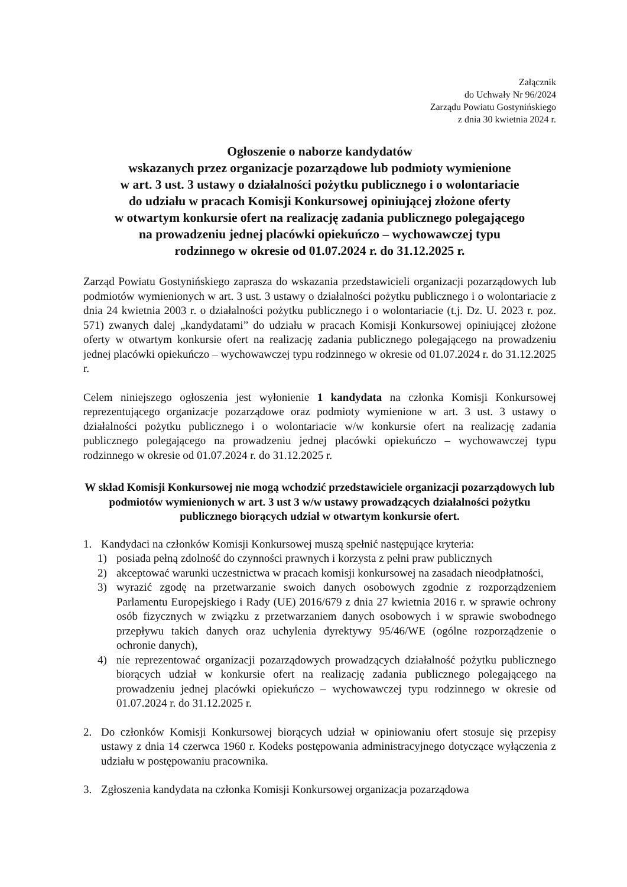Załącznik
do Uchwały Nr 96/2024
Zarządu Powiatu Gostynińskiego
z dnia 30 kwietnia 2024 r.
Ogłoszenie o naborze kandydatów
wskazanych przez organizacje pozarządowe lub podmioty wymienione
w art. 3 ust. 3 ustawy o działalności pożytku publicznego i o wolontariacie
do udziału w pracach Komisji Konkursowej opiniującej złożone oferty
w otwartym konkursie ofert na realizację zadania publicznego polegającego
na prowadzeniu jednej placówki opiekuńczo – wychowawczej typu
rodzinnego w okresie od 01.07.2024 r. do 31.12.2025 r.
Zarząd Powiatu Gostynińskiego zaprasza do wskazania przedstawicieli organizacji pozarządowych lub podmiotów wymienionych w art. 3 ust. 3 ustawy o działalności pożytku publicznego i o wolontariacie z dnia 24 kwietnia 2003 r. o działalności pożytku publicznego i o wolontariacie (t.j. Dz. U. 2023 r. poz. 571) zwanych dalej „kandydatami” do udziału w pracach Komisji Konkursowej opiniującej złożone oferty w otwartym konkursie ofert na realizację zadania publicznego polegającego na prowadzeniu jednej placówki opiekuńczo – wychowawczej typu rodzinnego w okresie od 01.07.2024 r. do 31.12.2025 r.
Celem niniejszego ogłoszenia jest wyłonienie 1 kandydata na członka Komisji Konkursowej reprezentującego organizacje pozarządowe oraz podmioty wymienione w art. 3 ust. 3 ustawy o działalności pożytku publicznego i o wolontariacie w/w konkursie ofert na realizację zadania publicznego polegającego na prowadzeniu jednej placówki opiekuńczo – wychowawczej typu rodzinnego w okresie od 01.07.2024 r. do 31.12.2025 r.
W skład Komisji Konkursowej nie mogą wchodzić przedstawiciele organizacji pozarządowych lub podmiotów wymienionych w art. 3 ust 3 w/w ustawy prowadzących działalności pożytku publicznego biorących udział w otwartym konkursie ofert.
1. Kandydaci na członków Komisji Konkursowej muszą spełnić następujące kryteria:
1) posiada pełną zdolność do czynności prawnych i korzysta z pełni praw publicznych
2) akceptować warunki uczestnictwa w pracach komisji konkursowej na zasadach nieodpłatności,
3) wyrazić zgodę na przetwarzanie swoich danych osobowych zgodnie z rozporządzeniem Parlamentu Europejskiego i Rady (UE) 2016/679 z dnia 27 kwietnia 2016 r. w sprawie ochrony osób fizycznych w związku z przetwarzaniem danych osobowych i w sprawie swobodnego przepływu takich danych oraz uchylenia dyrektywy 95/46/WE (ogólne rozporządzenie o ochronie danych),
4) nie reprezentować organizacji pozarządowych prowadzących działalność pożytku publicznego biorących udział w konkursie ofert na realizację zadania publicznego polegającego na prowadzeniu jednej placówki opiekuńczo – wychowawczej typu rodzinnego w okresie od 01.07.2024 r. do 31.12.2025 r.
2. Do członków Komisji Konkursowej biorących udział w opiniowaniu ofert stosuje się przepisy ustawy z dnia 14 czerwca 1960 r. Kodeks postępowania administracyjnego dotyczące wyłączenia z udziału w postępowaniu pracownika.
3. Zgłoszenia kandydata na członka Komisji Konkursowej organizacja pozarządowa